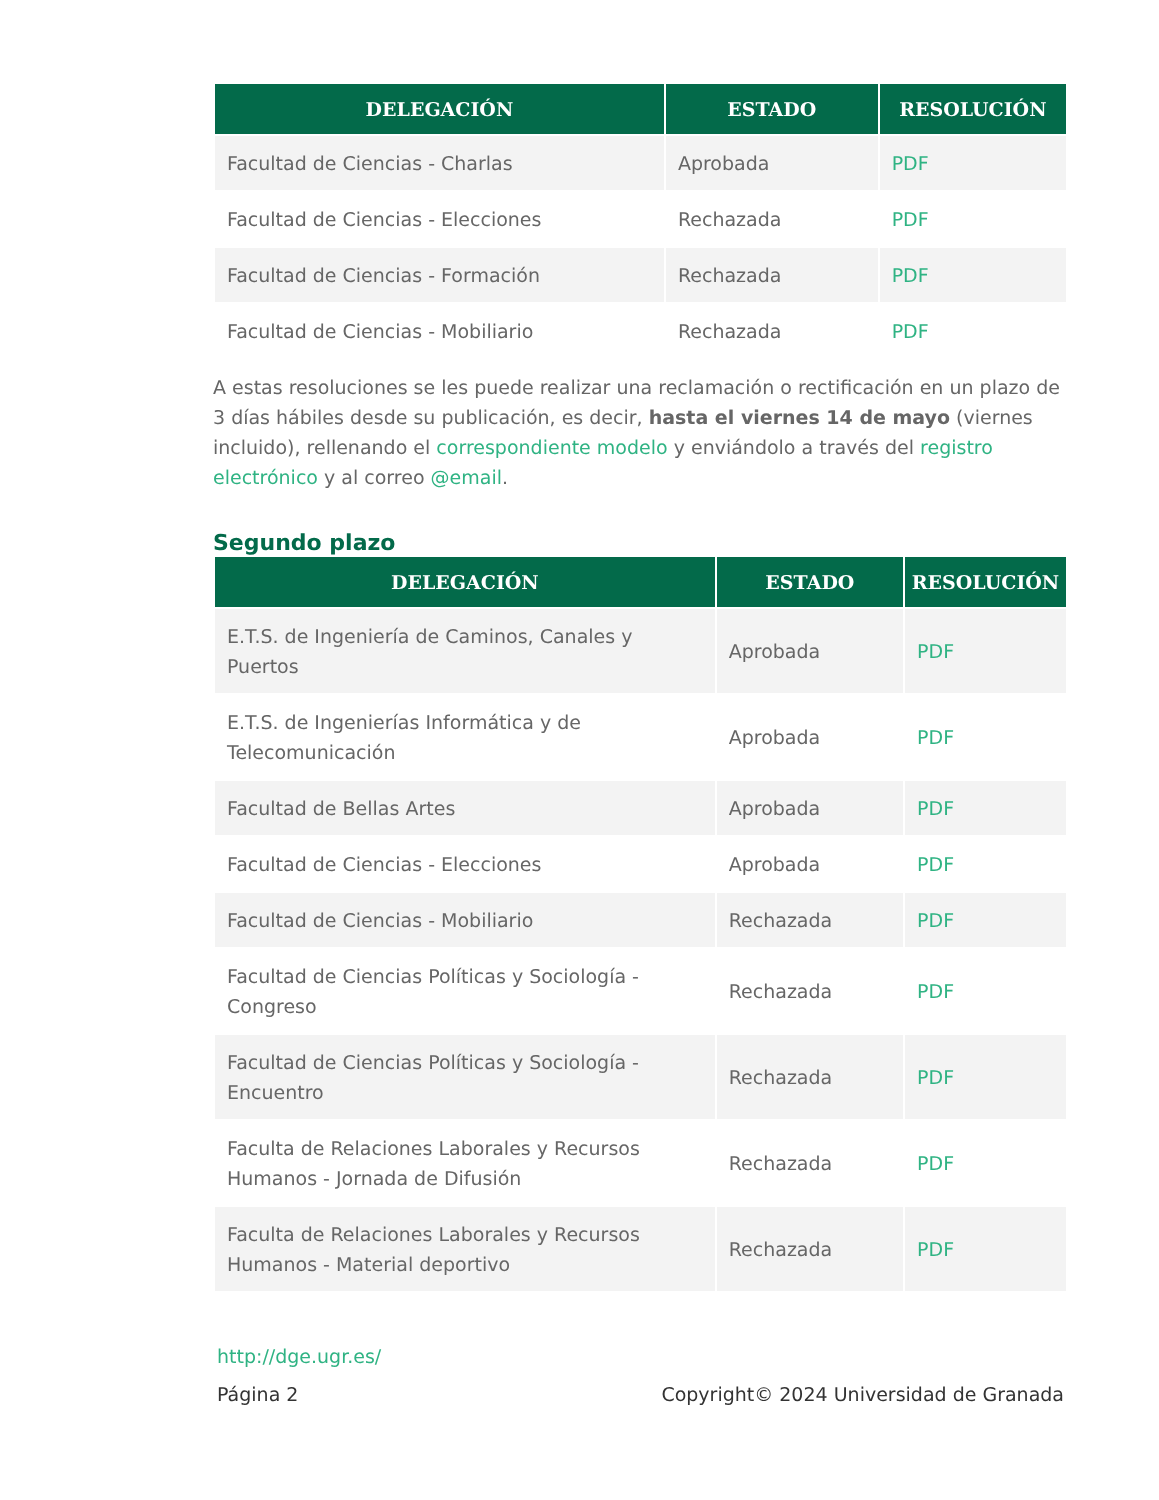| DELEGACIÓN | ESTADO | RESOLUCIÓN |
| --- | --- | --- |
| Facultad de Ciencias - Charlas | Aprobada | PDF |
| Facultad de Ciencias - Elecciones | Rechazada | PDF |
| Facultad de Ciencias - Formación | Rechazada | PDF |
| Facultad de Ciencias - Mobiliario | Rechazada | PDF |
A estas resoluciones se les puede realizar una reclamación o rectificación en un plazo de 3 días hábiles desde su publicación, es decir, hasta el viernes 14 de mayo (viernes incluido), rellenando el correspondiente modelo y enviándolo a través del registro electrónico y al correo @email.
Segundo plazo
| DELEGACIÓN | ESTADO | RESOLUCIÓN |
| --- | --- | --- |
| E.T.S. de Ingeniería de Caminos, Canales y Puertos | Aprobada | PDF |
| E.T.S. de Ingenierías Informática y de Telecomunicación | Aprobada | PDF |
| Facultad de Bellas Artes | Aprobada | PDF |
| Facultad de Ciencias - Elecciones | Aprobada | PDF |
| Facultad de Ciencias - Mobiliario | Rechazada | PDF |
| Facultad de Ciencias Políticas y Sociología - Congreso | Rechazada | PDF |
| Facultad de Ciencias Políticas y Sociología - Encuentro | Rechazada | PDF |
| Faculta de Relaciones Laborales y Recursos Humanos - Jornada de Difusión | Rechazada | PDF |
| Faculta de Relaciones Laborales y Recursos Humanos - Material deportivo | Rechazada | PDF |
http://dge.ugr.es/
Página 2 Copyright© 2024 Universidad de Granada